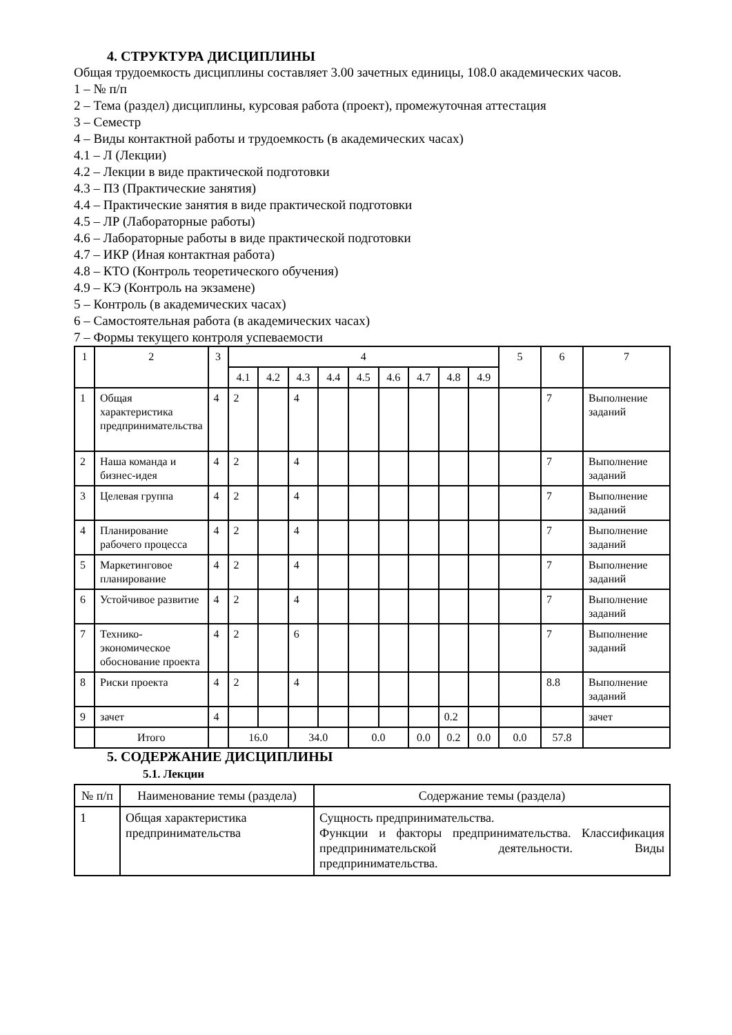4. СТРУКТУРА ДИСЦИПЛИНЫ
Общая трудоемкость дисциплины составляет 3.00 зачетных единицы, 108.0 академических часов.
1 – № п/п
2 – Тема (раздел) дисциплины, курсовая работа (проект), промежуточная аттестация
3 – Семестр
4 – Виды контактной работы и трудоемкость (в академических часах)
4.1 – Л (Лекции)
4.2 – Лекции в виде практической подготовки
4.3 – ПЗ (Практические занятия)
4.4 – Практические занятия в виде практической подготовки
4.5 – ЛР (Лабораторные работы)
4.6 – Лабораторные работы в виде практической подготовки
4.7 – ИКР (Иная контактная работа)
4.8 – КТО (Контроль теоретического обучения)
4.9 – КЭ (Контроль на экзамене)
5 – Контроль (в академических часах)
6 – Самостоятельная работа (в академических часах)
7 – Формы текущего контроля успеваемости
| 1 | 2 | 3 | 4 | | | | | | | | | 5 | 6 | 7 |
| --- | --- | --- | --- | --- | --- | --- | --- | --- | --- | --- | --- | --- | --- | --- |
| | | | 4.1 | 4.2 | 4.3 | 4.4 | 4.5 | 4.6 | 4.7 | 4.8 | 4.9 | | | |
| 1 | Общая характеристика предпринимательства | 4 | 2 | | 4 | | | | | | | | 7 | Выполнение заданий |
| 2 | Наша команда и бизнес-идея | 4 | 2 | | 4 | | | | | | | | 7 | Выполнение заданий |
| 3 | Целевая группа | 4 | 2 | | 4 | | | | | | | | 7 | Выполнение заданий |
| 4 | Планирование рабочего процесса | 4 | 2 | | 4 | | | | | | | | 7 | Выполнение заданий |
| 5 | Маркетинговое планирование | 4 | 2 | | 4 | | | | | | | | 7 | Выполнение заданий |
| 6 | Устойчивое развитие | 4 | 2 | | 4 | | | | | | | | 7 | Выполнение заданий |
| 7 | Технико-экономическое обоснование проекта | 4 | 2 | | 6 | | | | | | | | 7 | Выполнение заданий |
| 8 | Риски проекта | 4 | 2 | | 4 | | | | | | | | 8.8 | Выполнение заданий |
| 9 | зачет | 4 | | | | | | | | 0.2 | | | | зачет |
| | Итого | | 16.0 | | 34.0 | | 0.0 | | 0.0 | 0.2 | 0.0 | 0.0 | 57.8 | |
5. СОДЕРЖАНИЕ ДИСЦИПЛИНЫ
5.1. Лекции
| № п/п | Наименование темы (раздела) | Содержание темы (раздела) |
| --- | --- | --- |
| 1 | Общая характеристика предпринимательства | Сущность предпринимательства. Функции и факторы предпринимательства. Классификация предпринимательской деятельности. Виды предпринимательства. |